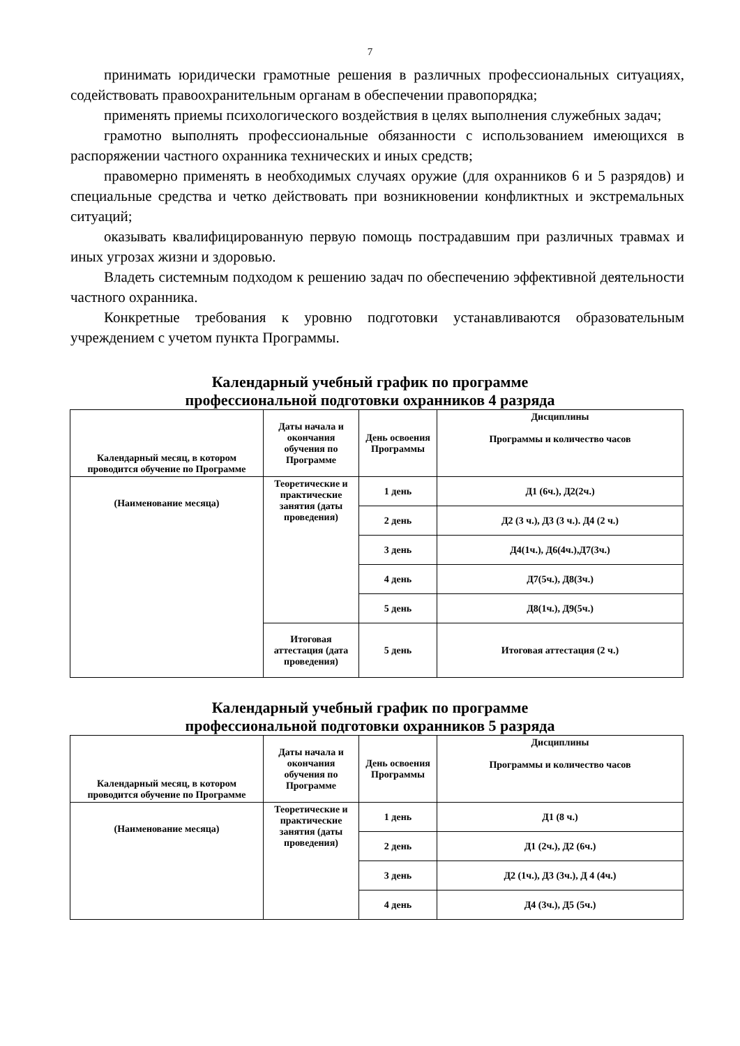7
принимать юридически грамотные решения в различных профессиональных ситуациях, содействовать правоохранительным органам в обеспечении правопорядка;
применять приемы психологического воздействия в целях выполнения служебных задач;
грамотно выполнять профессиональные обязанности с использованием имеющихся в распоряжении частного охранника технических и иных средств;
правомерно применять в необходимых случаях оружие (для охранников 6 и 5 разрядов) и специальные средства и четко действовать при возникновении конфликтных и экстремальных ситуаций;
оказывать квалифицированную первую помощь пострадавшим при различных травмах и иных угрозах жизни и здоровью.
Владеть системным подходом к решению задач по обеспечению эффективной деятельности частного охранника.
Конкретные требования к уровню подготовки устанавливаются образовательным учреждением с учетом пункта Программы.
Календарный учебный график по программе
профессиональной подготовки охранников 4 разряда
| Календарный месяц, в котором проводится обучение по Программе | Даты начала и окончания обучения по Программе | День освоения Програм­мы | Дисциплины Программы и количество часов |
| (Наименование месяца) | Теоретические и практические занятия (даты проведения) | 1 день | Д1 (6ч.), Д2(2ч.) |
| | | 2 день | Д2 (3 ч.), Д3 (3 ч.). Д4 (2 ч.) |
| | | 3 день | Д4(1ч.), Д6(4ч.),Д7(3ч.) |
| | | 4 день | Д7(5ч.), Д8(3ч.) |
| | | 5 день | Д8(1ч.), Д9(5ч.) |
| | Итоговая аттестация (дата проведения) | 5 день | Итоговая аттестация (2 ч.) |
Календарный учебный график по программе
профессиональной подготовки охранников 5 разряда
| Календарный месяц, в котором проводится обучение по Программе | Даты начала и окончания обучения по Программе | День освоения Програм­мы | Дисциплины Программы и количество часов |
| (Наименование месяца) | Теоретические и практические занятия (даты проведения) | 1 день | Д1 (8 ч.) |
| | | 2 день | Д1 (2ч.), Д2 (6ч.) |
| | | 3 день | Д2 (1ч.), Д3 (3ч.), Д 4 (4ч.) |
| | | 4 день | Д4 (3ч.), Д5 (5ч.) |